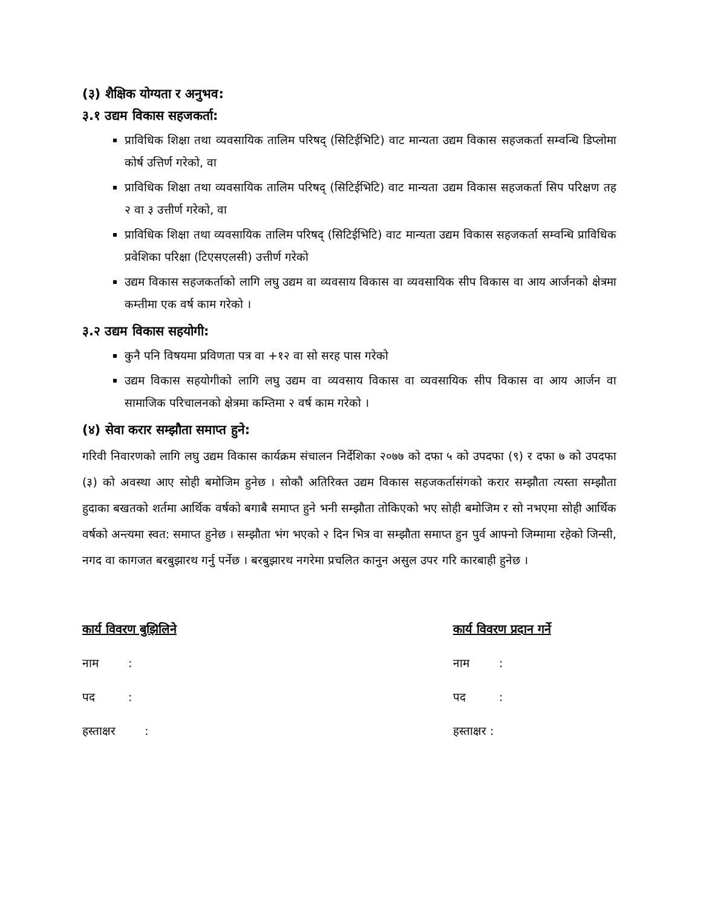(३) शैक्षिक योग्यता र अनुभव:
३.१ उद्यम विकास सहजकर्ता:
प्राविधिक शिक्षा तथा व्यवसायिक तालिम परिषद् (सिटिईभिटि) वाट मान्यता उद्यम विकास सहजकर्ता सम्वन्धि डिप्लोमा कोर्ष उत्तिर्ण गरेको, वा
प्राविधिक शिक्षा तथा व्यवसायिक तालिम परिषद् (सिटिईभिटि) वाट मान्यता उद्यम विकास सहजकर्ता सिप परिक्षण तह २ वा ३ उत्तीर्ण गरेको, वा
प्राविधिक शिक्षा तथा व्यवसायिक तालिम परिषद् (सिटिईभिटि) वाट मान्यता उद्यम विकास सहजकर्ता सम्वन्धि प्राविधिक प्रवेशिका परिक्षा (टिएसएलसी) उत्तीर्ण गरेको
उद्यम विकास सहजकर्ताको लागि लघु उद्यम वा व्यवसाय विकास वा व्यवसायिक सीप विकास वा आय आर्जनको क्षेत्रमा कम्तीमा एक वर्ष काम गरेको ।
३.२ उद्यम विकास सहयोगी:
कुनै पनि विषयमा प्रविणता पत्र वा +१२ वा सो सरह पास गरेको
उद्यम विकास सहयोगीको लागि लघु उद्यम वा व्यवसाय विकास वा व्यवसायिक सीप विकास वा आय आर्जन वा सामाजिक परिचालनको क्षेत्रमा कम्तिमा २ वर्ष काम गरेको ।
(४) सेवा करार सम्झौता समाप्त हुने:
गरिवी निवारणको लागि लघु उद्यम विकास कार्यक्रम संचालन निर्देशिका २०७७ को दफा ५ को उपदफा (९) र दफा ७ को उपदफा (३) को अवस्था आए सोही बमोजिम हुनेछ । सोकौ अतिरिक्त उद्यम विकास सहजकर्तासंगको करार सम्झौता त्यस्ता सम्झौता हुदाका बखतको शर्तमा आर्थिक वर्षको बगाबै समाप्त हुने भनी सम्झौता तोकिएको भए सोही बमोजिम र सो नभएमा सोही आर्थिक वर्षको अन्त्यमा स्वत: समाप्त हुनेछ । सम्झौता भंग भएको २ दिन भित्र वा सम्झौता समाप्त हुन पुर्व आफ्नो जिम्मामा रहेको जिन्सी, नगद वा कागजत बरबुझारथ गर्नु पर्नेछ । बरबुझारथ नगरेमा प्रचलित कानुन असुल उपर गरि कारबाही हुनेछ ।
कार्य विवरण बुझिलिने
नाम :
पद :
हस्ताक्षर :
कार्य विवरण प्रदान गर्ने
नाम :
पद :
हस्ताक्षर :